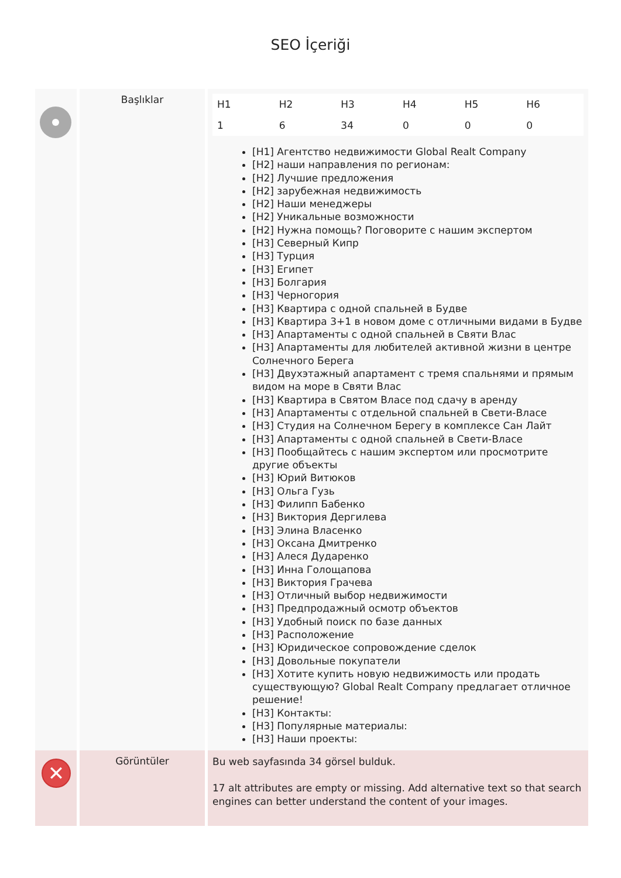SEO İçeriği
| | Başlıklar | / H1 / H2 / H3 / H4 / H5 / H6 / / 1 / 6 / 34 / 0 / 0 / 0 / [H1] Агентство недвижимости Global Realt Company [H2] наши направления по регионам: [H2] Лучшие предложения [H2] зарубежная недвижимость [H2] Наши менеджеры [H2] Уникальные возможности [H2] Нужна помощь? Поговорите с нашим экспертом [H3] Северный Кипр [H3] Турция [H3] Египет [H3] Болгария [H3] Черногория [H3] Квартира с одной спальней в Будве [H3] Квартира 3+1 в новом доме с отличными видами в Будве [H3] Апартаменты с одной спальней в Святи Влас [H3] Апартаменты для любителей активной жизни в центре Солнечного Берега [H3] Двухэтажный апартамент с тремя спальнями и прямым видом на море в Святи Влас [H3] Квартира в Святом Власе под сдачу в аренду [H3] Апартаменты с отдельной спальней в Свети-Власе [H3] Студия на Солнечном Берегу в комплексе Сан Лайт [H3] Апартаменты с одной спальней в Свети-Власе [H3] Пообщайтесь с нашим экспертом или просмотрите другие объекты [H3] Юрий Витюков [H3] Ольга Гузь [H3] Филипп Бабенко [H3] Виктория Дергилева [H3] Элина Власенко [H3] Оксана Дмитренко [H3] Алеся Дударенко [H3] Инна Голощапова [H3] Виктория Грачева [H3] Отличный выбор недвижимости [H3] Предпродажный осмотр объектов [H3] Удобный поиск по базе данных [H3] Расположение [H3] Юридическое сопровождение сделок [H3] Довольные покупатели [H3] Хотите купить новую недвижимость или продать существующую? Global Realt Company предлагает отличное решение! [H3] Контакты: [H3] Популярные материалы: [H3] Наши проекты: |
| ✕ | Görüntüler | Bu web sayfasında 34 görsel bulduk. 17 alt attributes are empty or missing. Add alternative text so that search engines can better understand the content of your images. |